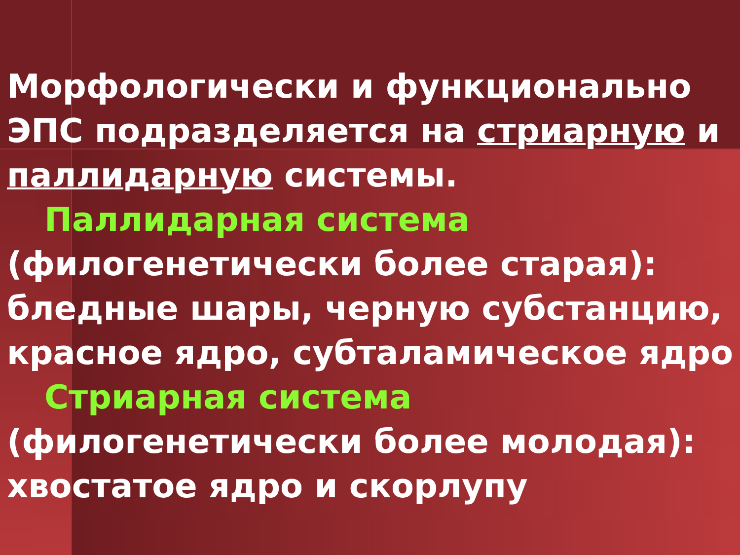Морфологически и функционально ЭПС подразделяется на стриарную и паллидарную системы.
Паллидарная система
(филогенетически более старая): бледные шары, черную субстанцию, красное ядро, субталамическое ядро
Стриарная система
(филогенетически более молодая): хвостатое ядро и скорлупу